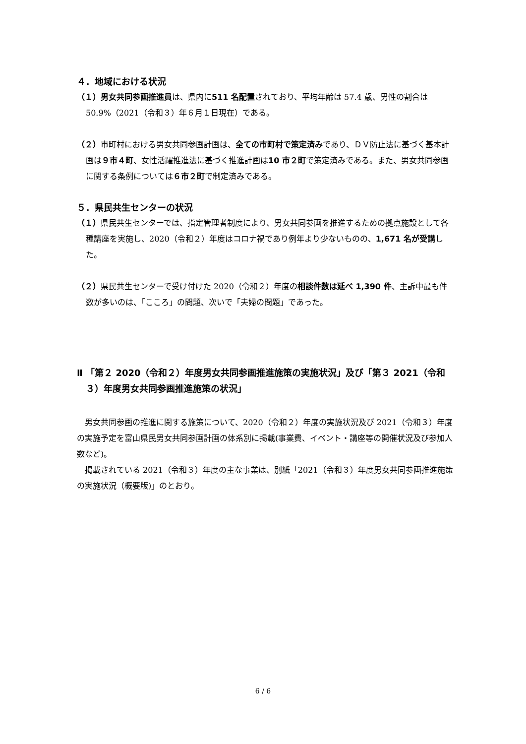４．地域における状況
（１）男女共同参画推進員は、県内に511 名配置されており、平均年齢は 57.4 歳、男性の割合は 50.9%（2021（令和３）年６月１日現在）である。
（２）市町村における男女共同参画計画は、全ての市町村で策定済みであり、ＤＶ防止法に基づく基本計画は９市４町、女性活躍推進法に基づく推進計画は10 市２町で策定済みである。また、男女共同参画に関する条例については６市２町で制定済みである。
５．県民共生センターの状況
（１）県民共生センターでは、指定管理者制度により、男女共同参画を推進するための拠点施設として各種講座を実施し、2020（令和２）年度はコロナ禍であり例年より少ないものの、1,671 名が受講した。
（２）県民共生センターで受け付けた 2020（令和２）年度の相談件数は延べ 1,390 件、主訴中最も件数が多いのは、「こころ」の問題、次いで「夫婦の問題」であった。
Ⅱ 「第２ 2020（令和２）年度男女共同参画推進施策の実施状況」及び「第３ 2021（令和３）年度男女共同参画推進施策の状況」
男女共同参画の推進に関する施策について、2020（令和２）年度の実施状況及び 2021（令和３）年度の実施予定を富山県民男女共同参画計画の体系別に掲載(事業費、イベント・講座等の開催状況及び参加人数など)。
掲載されている 2021（令和３）年度の主な事業は、別紙「2021（令和３）年度男女共同参画推進施策の実施状況（概要版)」のとおり。
6 / 6